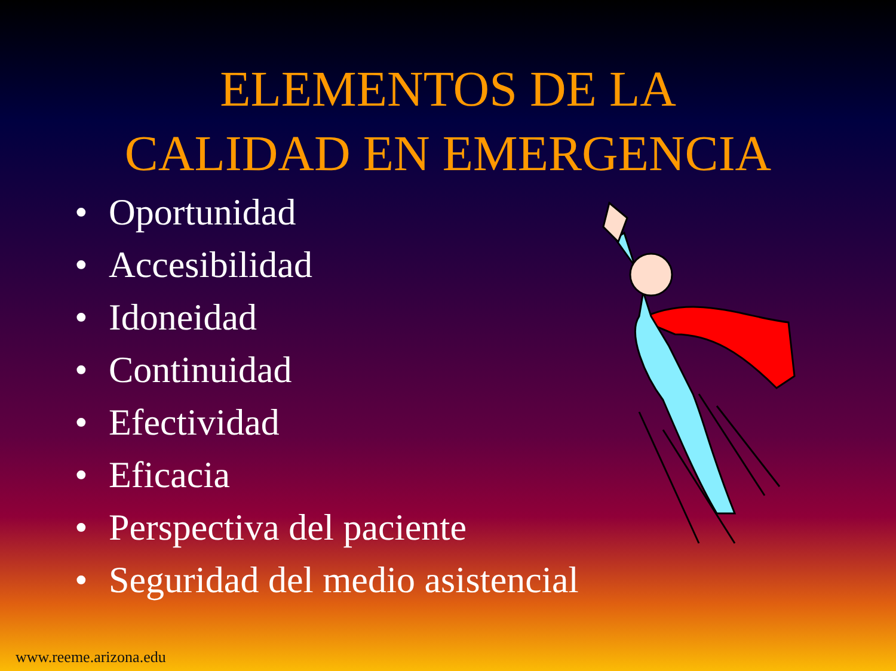ELEMENTOS DE LA
CALIDAD EN EMERGENCIA
• Oportunidad
• Accesibilidad
• Idoneidad
• Continuidad
• Efectividad
• Eficacia
• Perspectiva del paciente
• Seguridad del medio asistencial
www.reeme.arizona.edu